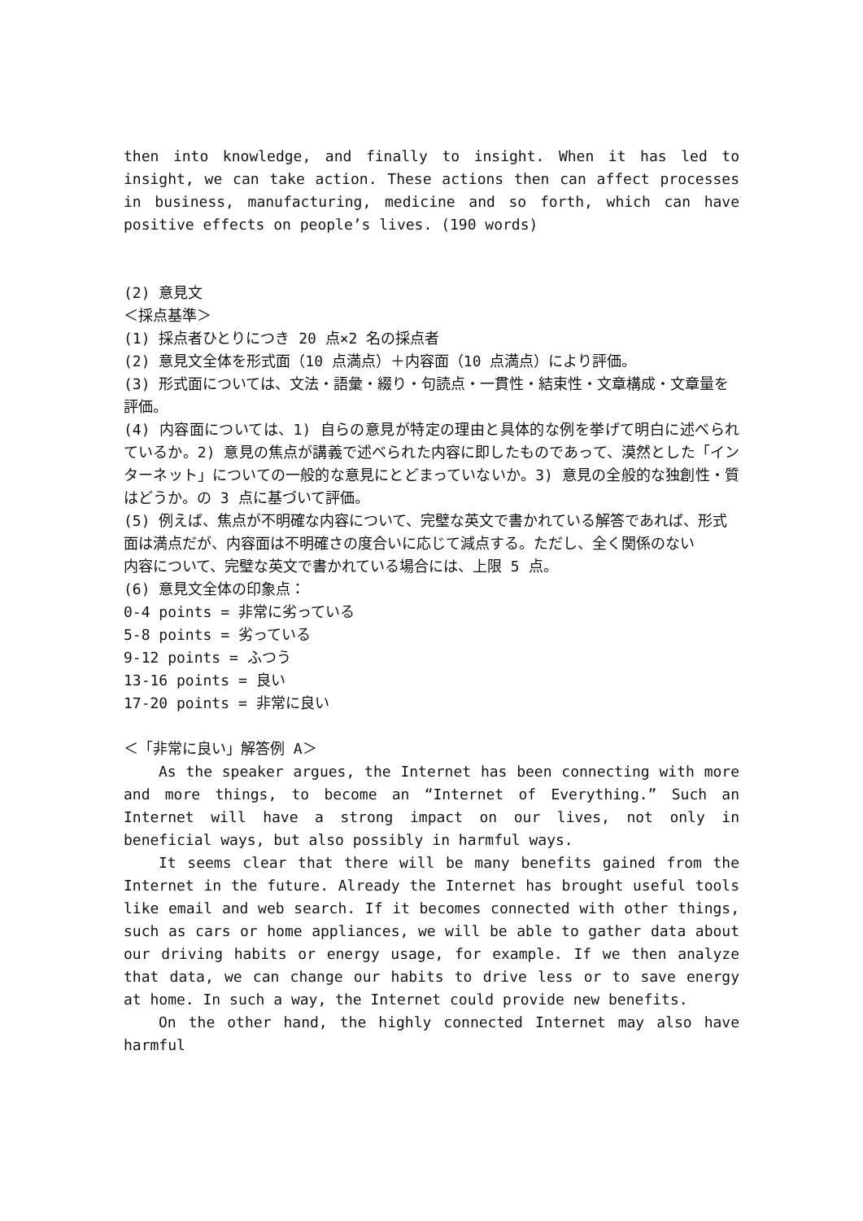then into knowledge, and finally to insight. When it has led to insight, we can take action. These actions then can affect processes in business, manufacturing, medicine and so forth, which can have positive effects on people’s lives. (190 words)
(2) 意見文
＜採点基準＞
(1) 採点者ひとりにつき 20 点×2 名の採点者
(2) 意見文全体を形式面（10 点満点）＋内容面（10 点満点）により評価。
(3) 形式面については、文法・語彙・綴り・句読点・一貫性・結束性・文章構成・文章量を
評価。
(4) 内容面については、1) 自らの意見が特定の理由と具体的な例を挙げて明白に述べられているか。2) 意見の焦点が講義で述べられた内容に即したものであって、漠然とした「インターネット」についての一般的な意見にとどまっていないか。3) 意見の全般的な独創性・質はどうか。の 3 点に基づいて評価。
(5) 例えば、焦点が不明確な内容について、完璧な英文で書かれている解答であれば、形式
面は満点だが、内容面は不明確さの度合いに応じて減点する。ただし、全く関係のない
内容について、完璧な英文で書かれている場合には、上限 5 点。
(6) 意見文全体の印象点：
0-4 points = 非常に劣っている
5-8 points = 劣っている
9-12 points = ふつう
13-16 points = 良い
17-20 points = 非常に良い
＜「非常に良い」解答例 A＞
As the speaker argues, the Internet has been connecting with more and more things, to become an “Internet of Everything.” Such an Internet will have a strong impact on our lives, not only in beneficial ways, but also possibly in harmful ways.
It seems clear that there will be many benefits gained from the Internet in the future. Already the Internet has brought useful tools like email and web search. If it becomes connected with other things, such as cars or home appliances, we will be able to gather data about our driving habits or energy usage, for example. If we then analyze that data, we can change our habits to drive less or to save energy at home. In such a way, the Internet could provide new benefits.
On the other hand, the highly connected Internet may also have harmful